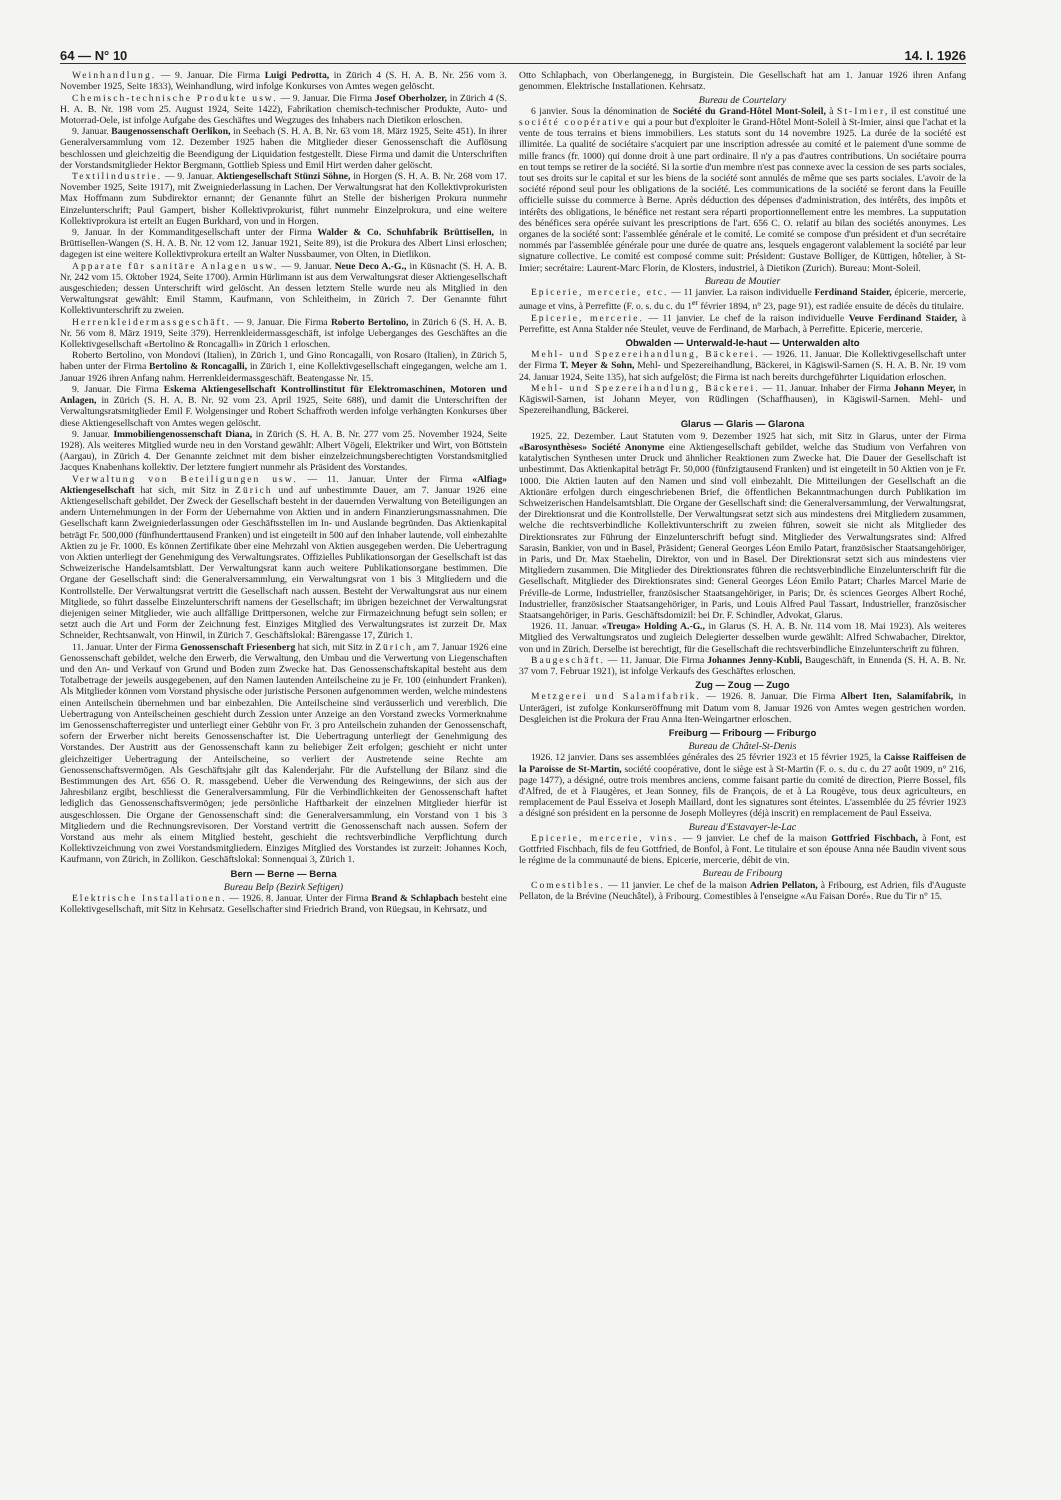64 — N° 10 14. I. 1926
Weinhandlung. — 9. Januar. Die Firma Luigi Pedrotta, in Zürich 4 (S. H. A. B. Nr. 256 vom 3. November 1925, Seite 1833), Weinhandlung, wird infolge Konkurses von Amtes wegen gelöscht.
Chemisch-technische Produkte usw. — 9. Januar. Die Firma Josef Oberholzer, in Zürich 4 (S. H. A. B. Nr. 198 vom 25. August 1924, Seite 1422), Fabrikation chemisch-technischer Produkte, Auto- und Motorrad-Oele, ist infolge Aufgabe des Geschäftes und Wegzuges des Inhabers nach Dietikon erloschen.
9. Januar. Baugenossenschaft Oerlikon, in Seebach (S. H. A. B. Nr. 63 vom 18. März 1925, Seite 451). In ihrer Generalversammlung vom 12. Dezember 1925 haben die Mitglieder dieser Genossenschaft die Auflösung beschlossen und gleichzeitig die Beendigung der Liquidation festgestellt. Diese Firma und damit die Unterschriften der Vorstandsmitglieder Hektor Bergmann, Gottlieb Spiess und Emil Hirt werden daher gelöscht.
Textilindustrie. — 9. Januar. Aktiengesellschaft Stünzi Söhne, in Horgen (S. H. A. B. Nr. 268 vom 17. November 1925, Seite 1917), mit Zweigniederlassung in Lachen. Der Verwaltungsrat hat den Kollektivprokuristen Max Hoffmann zum Subdirektor ernannt; der Genannte führt an Stelle der bisherigen Prokura nunmehr Einzelunterschrift; Paul Gampert, bisher Kollektivprokurist, führt nunmehr Einzelprokura, und eine weitere Kollektivprokura ist erteilt an Eugen Burkhard, von und in Horgen.
9. Januar. In der Kommanditgesellschaft unter der Firma Walder & Co. Schuhfabrik Brüttisellen, in Brüttisellen-Wangen (S. H. A. B. Nr. 12 vom 12. Januar 1921, Seite 89), ist die Prokura des Albert Linsi erloschen; dagegen ist eine weitere Kollektivprokura erteilt an Walter Nussbaumer, von Olten, in Dietlikon.
Apparate für sanitäre Anlagen usw. — 9. Januar. Neue Deco A.-G., in Küsnacht (S. H. A. B. Nr. 242 vom 15. Oktober 1924, Seite 1700). Armin Hürlimann ist aus dem Verwaltungsrat dieser Aktiengesellschaft ausgeschieden; dessen Unterschrift wird gelöscht. An dessen letztern Stelle wurde neu als Mitglied in den Verwaltungsrat gewählt: Emil Stamm, Kaufmann, von Schleitheim, in Zürich 7. Der Genannte führt Kollektivunterschrift zu zweien.
Herrenkleidermassgeschäft. — 9. Januar. Die Firma Roberto Bertolino, in Zürich 6 (S. H. A. B. Nr. 56 vom 8. März 1919, Seite 379). Herrenkleidermassgeschäft, ist infolge Ueberganges des Geschäftes an die Kollektivgesellschaft «Bertolino & Roncagalli» in Zürich 1 erloschen.
Roberto Bertolino, von Mondovi (Italien), in Zürich 1, und Gino Roncagalli, von Rosaro (Italien), in Zürich 5, haben unter der Firma Bertolino & Roncagalli, in Zürich 1, eine Kollektivgesellschaft eingegangen, welche am 1. Januar 1926 ihren Anfang nahm. Herrenkleidermassgeschäft. Beatengasse Nr. 15.
9. Januar. Die Firma Eskema Aktiengesellschaft Kontrollinstitut für Elektromaschinen, Motoren und Anlagen, in Zürich (S. H. A. B. Nr. 92 vom 23. April 1925, Seite 688), und damit die Unterschriften der Verwaltungsratsmitglieder Emil F. Wolgensinger und Robert Schaffroth werden infolge verhängten Konkurses über diese Aktiengesellschaft von Amtes wegen gelöscht.
9. Januar. Immobiliengenossenschaft Diana, in Zürich (S. H. A. B. Nr. 277 vom 25. November 1924, Seite 1928). Als weiteres Mitglied wurde neu in den Vorstand gewählt: Albert Vögeli, Elektriker und Wirt, von Böttstein (Aargau), in Zürich 4. Der Genannte zeichnet mit dem bisher einzelzeichnungsberechtigten Vorstandsmitglied Jacques Knabenhans kollektiv. Der letztere fungiert nunmehr als Präsident des Vorstandes.
Verwaltung von Beteiligungen usw. — 11. Januar. Unter der Firma «Alfiag» Aktiengesellschaft hat sich, mit Sitz in Zürich und auf unbestimmte Dauer, am 7. Januar 1926 eine Aktiengesellschaft gebildet. Der Zweck der Gesellschaft besteht in der dauernden Verwaltung von Beteiligungen an andern Unternehmungen in der Form der Uebernahme von Aktien und in andern Finanzierungsmassnahmen. Die Gesellschaft kann Zweigniederlassungen oder Geschäftsstellen im In- und Auslande begründen. Das Aktienkapital beträgt Fr. 500,000 (fünfhunderttausend Franken) und ist eingeteilt in 500 auf den Inhaber lautende, voll einbezahlte Aktien zu je Fr. 1000. Es können Zertifikate über eine Mehrzahl von Aktien ausgegeben werden. Die Uebertragung von Aktien unterliegt der Genehmigung des Verwaltungsrates. Offizielles Publikationsorgan der Gesellschaft ist das Schweizerische Handelsamtsblatt. Der Verwaltungsrat kann auch weitere Publikationsorgane bestimmen. Die Organe der Gesellschaft sind: die Generalversammlung, ein Verwaltungsrat von 1 bis 3 Mitgliedern und die Kontrollstelle. Der Verwaltungsrat vertritt die Gesellschaft nach aussen. Besteht der Verwaltungsrat aus nur einem Mitgliede, so führt dasselbe Einzelunterschrift namens der Gesellschaft; im übrigen bezeichnet der Verwaltungsrat diejenigen seiner Mitglieder, wie auch allfällige Drittpersonen, welche zur Firmazeichnung befugt sein sollen; er setzt auch die Art und Form der Zeichnung fest. Einziges Mitglied des Verwaltungsrates ist zurzeit Dr. Max Schneider, Rechtsanwalt, von Hinwil, in Zürich 7. Geschäftslokal: Bärengasse 17, Zürich 1.
11. Januar. Unter der Firma Genossenschaft Friesenberg hat sich, mit Sitz in Zürich, am 7. Januar 1926 eine Genossenschaft gebildet, welche den Erwerb, die Verwaltung, den Umbau und die Verwertung von Liegenschaften und den An- und Verkauf von Grund und Boden zum Zwecke hat. Das Genossenschaftskapital besteht aus dem Totalbetrage der jeweils ausgegebenen, auf den Namen lautenden Anteilscheine zu je Fr. 100 (einhundert Franken). Als Mitglieder können vom Vorstand physische oder juristische Personen aufgenommen werden, welche mindestens einen Anteilschein übernehmen und bar einbezahlen. Die Anteilscheine sind veräusserlich und vererblich. Die Uebertragung von Anteilscheinen geschieht durch Zession unter Anzeige an den Vorstand zwecks Vormerknahme im Genossenschafterregister und unterliegt einer Gebühr von Fr. 3 pro Anteilschein zuhanden der Genossenschaft, sofern der Erwerber nicht bereits Genossenschafter ist. Die Uebertragung unterliegt der Genehmigung des Vorstandes. Der Austritt aus der Genossenschaft kann zu beliebiger Zeit erfolgen; geschieht er nicht unter gleichzeitiger Uebertragung der Anteilscheine, so verliert der Austretende seine Rechte am Genossenschaftsvermögen. Als Geschäftsjahr gilt das Kalenderjahr. Für die Aufstellung der Bilanz sind die Bestimmungen des Art. 656 O. R. massgebend. Ueber die Verwendung des Reingewinns, der sich aus der Jahresbilanz ergibt, beschliesst die Generalversammlung. Für die Verbindlichkeiten der Genossenschaft haftet lediglich das Genossenschaftsvermögen; jede persönliche Haftbarkeit der einzelnen Mitglieder hierfür ist ausgeschlossen. Die Organe der Genossenschaft sind: die Generalversammlung, ein Vorstand von 1 bis 3 Mitgliedern und die Rechnungsrevisoren. Der Vorstand vertritt die Genossenschaft nach aussen. Sofern der Vorstand aus mehr als einem Mitglied besteht, geschieht die rechtsverbindliche Verpflichtung durch Kollektivzeichnung von zwei Vorstandsmitgliedern. Einziges Mitglied des Vorstandes ist zurzeit: Johannes Koch, Kaufmann, von Zürich, in Zollikon. Geschäftslokal: Sonnenquai 3, Zürich 1.
Bern — Berne — Berna
Bureau Belp (Bezirk Seftigen)
Elektrische Installationen. — 1926. 8. Januar. Unter der Firma Brand & Schlapbach besteht eine Kollektivgesellschaft, mit Sitz in Kehrsatz. Gesellschafter sind Friedrich Brand, von Rüegsau, in Kehrsatz, und
Otto Schlapbach, von Oberlangenegg, in Burgistein. Die Gesellschaft hat am 1. Januar 1926 ihren Anfang genommen. Elektrische Installationen. Kehrsatz.
Bureau de Courtelary
6 janvier. Sous la dénomination de Société du Grand-Hôtel Mont-Soleil, à St-Imier, il est constitué une société coopérative qui a pour but d'exploiter le Grand-Hôtel Mont-Soleil à St-Imier, ainsi que l'achat et la vente de tous terrains et biens immobiliers. Les statuts sont du 14 novembre 1925. La durée de la société est illimitée. La qualité de sociétaire s'acquiert par une inscription adressée au comité et le paiement d'une somme de mille francs (fr. 1000) qui donne droit à une part ordinaire. Il n'y a pas d'autres contributions. Un sociétaire pourra en tout temps se retirer de la société. Si la sortie d'un membre n'est pas connexe avec la cession de ses parts sociales, tout ses droits sur le capital et sur les biens de la société sont annulés de même que ses parts sociales. L'avoir de la société répond seul pour les obligations de la société. Les communications de la société se feront dans la Feuille officielle suisse du commerce à Berne. Après déduction des dépenses d'administration, des intérêts, des impôts et intérêts des obligations, le bénéfice net restant sera réparti proportionnellement entre les membres. La supputation des bénéfices sera opérée suivant les prescriptions de l'art. 656 C. O. relatif au bilan des sociétés anonymes. Les organes de la société sont: l'assemblée générale et le comité. Le comité se compose d'un président et d'un secrétaire nommés par l'assemblée générale pour une durée de quatre ans, lesquels engageront valablement la société par leur signature collective. Le comité est composé comme suit: Président: Gustave Bolliger, de Küttigen, hôtelier, à St-Imier; secrétaire: Laurent-Marc Florin, de Klosters, industriel, à Dietikon (Zurich). Bureau: Mont-Soleil.
Bureau de Moutier
Epicerie, mercerie, etc. — 11 janvier. La raison individuelle Ferdinand Staider, épicerie, mercerie, aunage et vins, à Perrefitte (F. o. s. du c. du 1<sup>er</sup> février 1894, n° 23, page 91), est radiée ensuite de décès du titulaire.
Epicerie, mercerie. — 11 janvier. Le chef de la raison individuelle Veuve Ferdinand Staider, à Perrefitte, est Anna Stalder née Steulet, veuve de Ferdinand, de Marbach, à Perrefitte. Epicerie, mercerie.
Obwalden — Unterwald-le-haut — Unterwalden alto
Mehl- und Spezereihandlung, Bäckerei. — 1926. 11. Januar. Die Kollektivgesellschaft unter der Firma T. Meyer & Sohn, Mehl- und Spezereihandlung, Bäckerei, in Kägiswil-Sarnen (S. H. A. B. Nr. 19 vom 24. Januar 1924, Seite 135), hat sich aufgelöst; die Firma ist nach bereits durchgeführter Liquidation erloschen.
Mehl- und Spezereihandlung, Bäckerei. — 11. Januar. Inhaber der Firma Johann Meyer, in Kägiswil-Sarnen, ist Johann Meyer, von Rüdlingen (Schaffhausen), in Kägiswil-Sarnen. Mehl- und Spezereihandlung, Bäckerei.
Glarus — Glaris — Glarona
1925. 22. Dezember. Laut Statuten vom 9. Dezember 1925 hat sich, mit Sitz in Glarus, unter der Firma «Barosynthèses» Société Anonyme eine Aktiengesellschaft gebildet, welche das Studium von Verfahren von katalytischen Synthesen unter Druck und ähnlicher Reaktionen zum Zwecke hat. Die Dauer der Gesellschaft ist unbestimmt. Das Aktienkapital beträgt Fr. 50,000 (fünfzigtausend Franken) und ist eingeteilt in 50 Aktien von je Fr. 1000. Die Aktien lauten auf den Namen und sind voll einbezahlt. Die Mitteilungen der Gesellschaft an die Aktionäre erfolgen durch eingeschriebenen Brief, die öffentlichen Bekanntmachungen durch Publikation im Schweizerischen Handelsamtsblatt. Die Organe der Gesellschaft sind: die Generalversammlung, der Verwaltungsrat, der Direktionsrat und die Kontrollstelle. Der Verwaltungsrat setzt sich aus mindestens drei Mitgliedern zusammen, welche die rechtsverbindliche Kollektivunterschrift zu zweien führen, soweit sie nicht als Mitglieder des Direktionsrates zur Führung der Einzelunterschrift befugt sind. Mitglieder des Verwaltungsrates sind: Alfred Sarasin, Bankier, von und in Basel, Präsident; General Georges Léon Emilo Patart, französischer Staatsangehöriger, in Paris, und Dr. Max Staehelin, Direktor, von und in Basel. Der Direktionsrat setzt sich aus mindestens vier Mitgliedern zusammen. Die Mitglieder des Direktionsrates führen die rechtsverbindliche Einzelunterschrift für die Gesellschaft. Mitglieder des Direktionsrates sind: General Georges Léon Emilo Patart; Charles Marcel Marie de Fréville-de Lorme, Industrieller, französischer Staatsangehöriger, in Paris; Dr. ès sciences Georges Albert Roché, Industrieller, französischer Staatsangehöriger, in Paris, und Louis Alfred Paul Tassart, Industrieller, französischer Staatsangehöriger, in Paris. Geschäftsdomizil: bei Dr. F. Schindler, Advokat, Glarus.
1926. 11. Januar. «Treuga» Holding A.-G., in Glarus (S. H. A. B. Nr. 114 vom 18. Mai 1923). Als weiteres Mitglied des Verwaltungsratos und zugleich Delegierter desselben wurde gewählt: Alfred Schwabacher, Direktor, von und in Zürich. Derselbe ist berechtigt, für die Gesellschaft die rechtsverbindliche Einzelunterschrift zu führen.
Baugeschäft. — 11. Januar. Die Firma Johannes Jenny-Kubli, Baugeschäft, in Ennenda (S. H. A. B. Nr. 37 vom 7. Februar 1921), ist infolge Verkaufs des Geschäftes erloschen.
Zug — Zoug — Zugo
Metzgerei und Salamifabrik. — 1926. 8. Januar. Die Firma Albert Iten, Salamifabrik, in Unterägeri, ist zufolge Konkurseröffnung mit Datum vom 8. Januar 1926 von Amtes wegen gestrichen worden. Desgleichen ist die Prokura der Frau Anna Iten-Weingartner erloschen.
Freiburg — Fribourg — Friburgo
Bureau de Châtel-St-Denis
1926. 12 janvier. Dans ses assemblées générales des 25 février 1923 et 15 février 1925, la Caisse Raiffeisen de la Paroisse de St-Martin, société coopérative, dont le siège est à St-Martin (F. o. s. du c. du 27 août 1909, n° 216, page 1477), a désigné, outre trois membres anciens, comme faisant partie du comité de direction, Pierre Bossel, fils d'Alfred, de et à Fiaugères, et Jean Sonney, fils de François, de et à La Rougève, tous deux agriculteurs, en remplacement de Paul Esseiva et Joseph Maillard, dont les signatures sont éteintes. L'assemblée du 25 février 1923 a désigné son président en la personne de Joseph Molleyres (déjà inscrit) en remplacement de Paul Esseiva.
Bureau d'Estavayer-le-Lac
Epicerie, mercerie, vins. — 9 janvier. Le chef de la maison Gottfried Fischbach, à Font, est Gottfried Fischbach, fils de feu Gottfried, de Bonfol, à Font. Le titulaire et son épouse Anna née Baudin vivent sous le régime de la communauté de biens. Epicerie, mercerie, débit de vin.
Bureau de Fribourg
Comestibles. — 11 janvier. Le chef de la maison Adrien Pellaton, à Fribourg, est Adrien, fils d'Auguste Pellaton, de la Brévine (Neuchâtel), à Fribourg. Comestibles à l'enseigne «Au Faisan Doré». Rue du Tir n° 15.